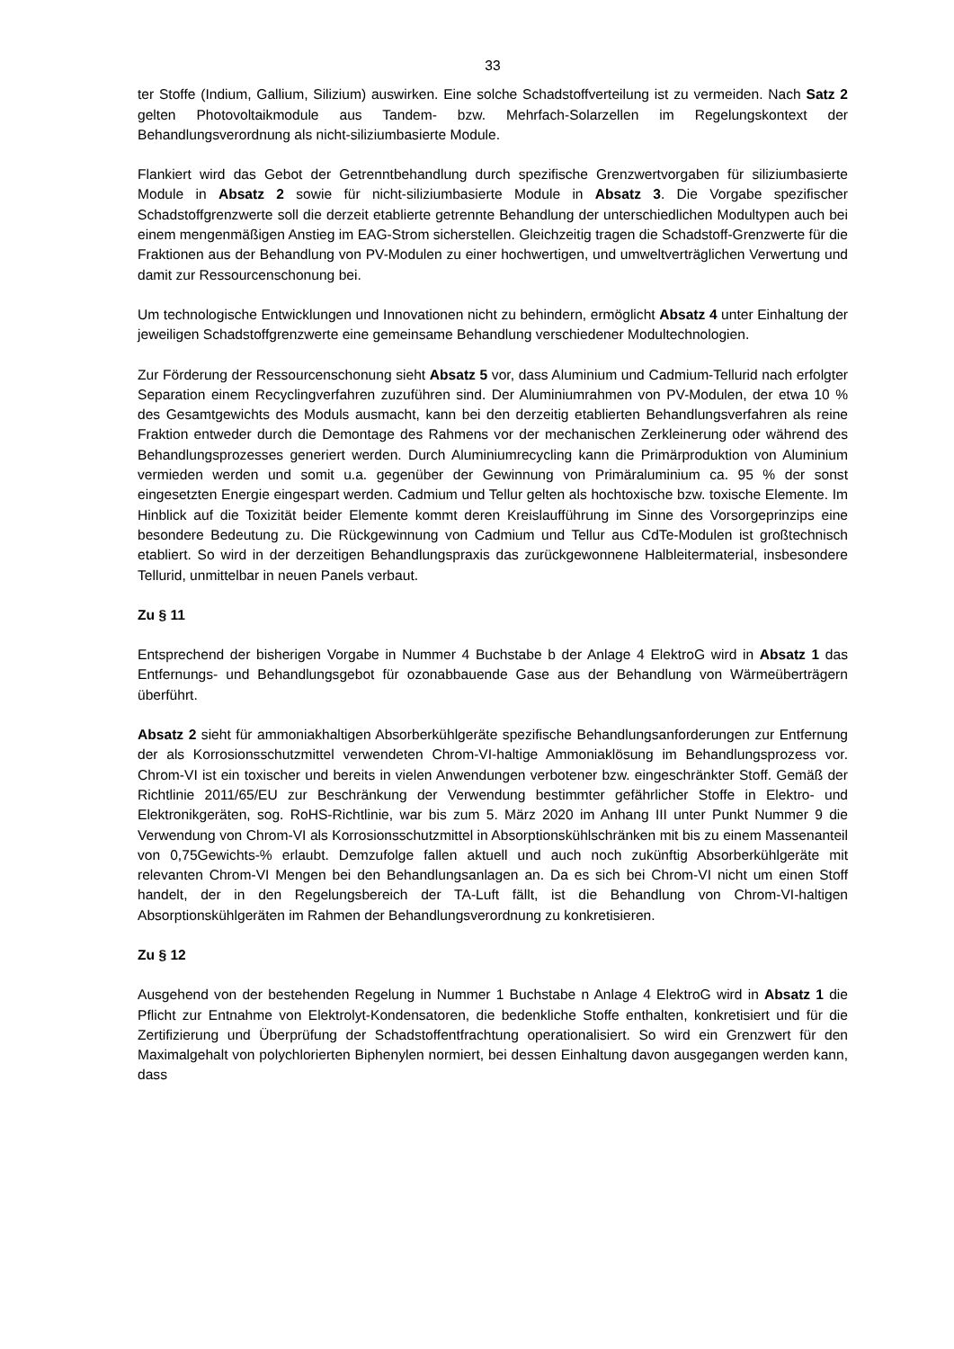33
ter Stoffe (Indium, Gallium, Silizium) auswirken. Eine solche Schadstoffverteilung ist zu vermeiden. Nach Satz 2 gelten Photovoltaikmodule aus Tandem- bzw. Mehrfach-Solarzellen im Regelungskontext der Behandlungsverordnung als nicht-siliziumbasierte Module.
Flankiert wird das Gebot der Getrenntbehandlung durch spezifische Grenzwertvorgaben für siliziumbasierte Module in Absatz 2 sowie für nicht-siliziumbasierte Module in Absatz 3. Die Vorgabe spezifischer Schadstoffgrenzwerte soll die derzeit etablierte getrennte Behandlung der unterschiedlichen Modultypen auch bei einem mengenmäßigen Anstieg im EAG-Strom sicherstellen. Gleichzeitig tragen die Schadstoff-Grenzwerte für die Fraktionen aus der Behandlung von PV-Modulen zu einer hochwertigen, und umweltverträglichen Verwertung und damit zur Ressourcenschonung bei.
Um technologische Entwicklungen und Innovationen nicht zu behindern, ermöglicht Absatz 4 unter Einhaltung der jeweiligen Schadstoffgrenzwerte eine gemeinsame Behandlung verschiedener Modultechnologien.
Zur Förderung der Ressourcenschonung sieht Absatz 5 vor, dass Aluminium und Cadmium-Tellurid nach erfolgter Separation einem Recyclingverfahren zuzuführen sind. Der Aluminiumrahmen von PV-Modulen, der etwa 10 % des Gesamtgewichts des Moduls ausmacht, kann bei den derzeitig etablierten Behandlungsverfahren als reine Fraktion entweder durch die Demontage des Rahmens vor der mechanischen Zerkleinerung oder während des Behandlungsprozesses generiert werden. Durch Aluminiumrecycling kann die Primärproduktion von Aluminium vermieden werden und somit u.a. gegenüber der Gewinnung von Primäraluminium ca. 95 % der sonst eingesetzten Energie eingespart werden. Cadmium und Tellur gelten als hochtoxische bzw. toxische Elemente. Im Hinblick auf die Toxizität beider Elemente kommt deren Kreislaufführung im Sinne des Vorsorgeprinzips eine besondere Bedeutung zu. Die Rückgewinnung von Cadmium und Tellur aus CdTe-Modulen ist großtechnisch etabliert. So wird in der derzeitigen Behandlungspraxis das zurückgewonnene Halbleitermaterial, insbesondere Tellurid, unmittelbar in neuen Panels verbaut.
Zu § 11
Entsprechend der bisherigen Vorgabe in Nummer 4 Buchstabe b der Anlage 4 ElektroG wird in Absatz 1 das Entfernungs- und Behandlungsgebot für ozonabbauende Gase aus der Behandlung von Wärmeüberträgern überführt.
Absatz 2 sieht für ammoniakhaltigen Absorberkühlgeräte spezifische Behandlungsanforderungen zur Entfernung der als Korrosionsschutzmittel verwendeten Chrom-VI-haltige Ammoniaklösung im Behandlungsprozess vor. Chrom-VI ist ein toxischer und bereits in vielen Anwendungen verbotener bzw. eingeschränkter Stoff. Gemäß der Richtlinie 2011/65/EU zur Beschränkung der Verwendung bestimmter gefährlicher Stoffe in Elektro- und Elektronikgeräten, sog. RoHS-Richtlinie, war bis zum 5. März 2020 im Anhang III unter Punkt Nummer 9 die Verwendung von Chrom-VI als Korrosionsschutzmittel in Absorptionskühlschränken mit bis zu einem Massenanteil von 0,75Gewichts-% erlaubt. Demzufolge fallen aktuell und auch noch zukünftig Absorberkühlgeräte mit relevanten Chrom-VI Mengen bei den Behandlungsanlagen an. Da es sich bei Chrom-VI nicht um einen Stoff handelt, der in den Regelungsbereich der TA-Luft fällt, ist die Behandlung von Chrom-VI-haltigen Absorptionskühlgeräten im Rahmen der Behandlungsverordnung zu konkretisieren.
Zu § 12
Ausgehend von der bestehenden Regelung in Nummer 1 Buchstabe n Anlage 4 ElektroG wird in Absatz 1 die Pflicht zur Entnahme von Elektrolyt-Kondensatoren, die bedenkliche Stoffe enthalten, konkretisiert und für die Zertifizierung und Überprüfung der Schadstoffentfrachtung operationalisiert. So wird ein Grenzwert für den Maximalgehalt von polychlorierten Biphenylen normiert, bei dessen Einhaltung davon ausgegangen werden kann, dass